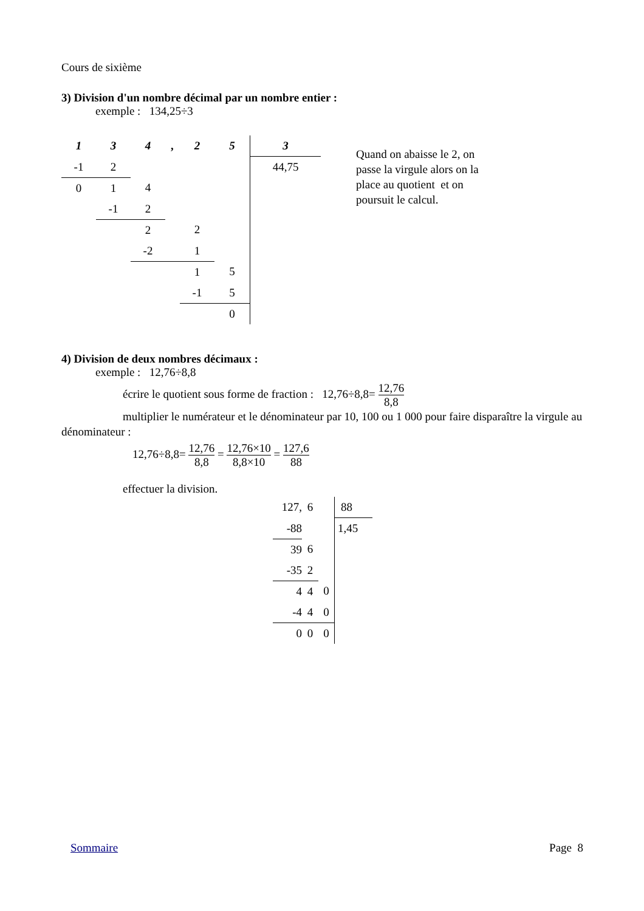Cours de sixième
3) Division d'un nombre décimal par un nombre entier :
exemple : 134,25÷3
| 1 | 3 | 4 | , | 2 | 5 | 3 |
| -1 | 2 | | | | | 44,75 |
| 0 | 1 | 4 | | | | |
| | -1 | 2 | | | | |
| | | 2 | | 2 | | |
| | | -2 | | 1 | | |
| | | | | 1 | 5 | |
| | | | | -1 | 5 | |
| | | | | | 0 | |
Quand on abaisse le 2, on passe la virgule alors on la place au quotient et on poursuit le calcul.
4) Division de deux nombres décimaux :
exemple : 12,76÷8,8
écrire le quotient sous forme de fraction : 12,76÷8,8= 12,76 8,8
multiplier le numérateur et le dénominateur par 10, 100 ou 1 000 pour faire disparaître la virgule au dénominateur :
12,76÷8,8= 12,76 8,8 = 12,76×10 8,8×10 = 127,6 88
effectuer la division.
| 127, | 6 | | 88 |
| -88 | | | 1,45 |
| 39 | 6 | | |
| -35 | 2 | | |
| 4 | 4 | 0 | |
| -4 | 4 | 0 | |
| 0 | 0 | 0 | |
Sommaire Page 8